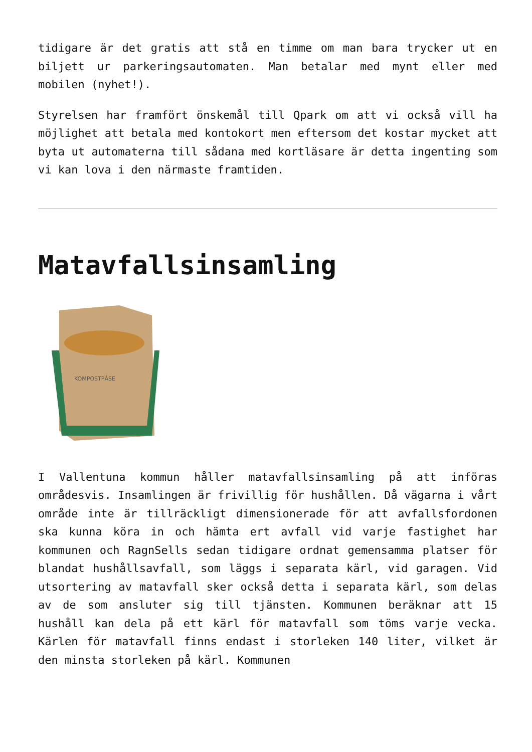tidigare är det gratis att stå en timme om man bara trycker ut en biljett ur parkeringsautomaten. Man betalar med mynt eller med mobilen (nyhet!).
Styrelsen har framfört önskemål till Qpark om att vi också vill ha möjlighet att betala med kontokort men eftersom det kostar mycket att byta ut automaterna till sådana med kortläsare är detta ingenting som vi kan lova i den närmaste framtiden.
Matavfallsinsamling
KOMPOSTPÅSE
I Vallentuna kommun håller matavfallsinsamling på att införas områdesvis. Insamlingen är frivillig för hushållen. Då vägarna i vårt område inte är tillräckligt dimensionerade för att avfallsfordonen ska kunna köra in och hämta ert avfall vid varje fastighet har kommunen och RagnSells sedan tidigare ordnat gemensamma platser för blandat hushållsavfall, som läggs i separata kärl, vid garagen. Vid utsortering av matavfall sker också detta i separata kärl, som delas av de som ansluter sig till tjänsten. Kommunen beräknar att 15 hushåll kan dela på ett kärl för matavfall som töms varje vecka. Kärlen för matavfall finns endast i storleken 140 liter, vilket är den minsta storleken på kärl. Kommunen